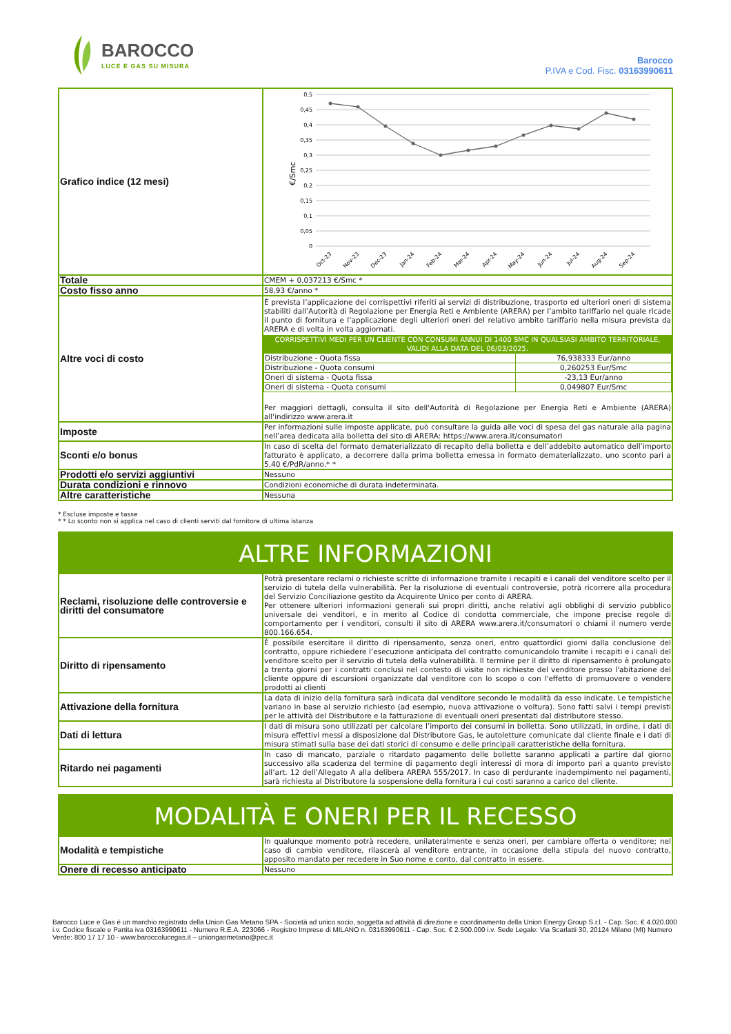BAROCCO
LUCE E GAS SU MISURA
Barocco
P.IVA e Cod. Fisc. 03163990611
| Grafico indice (12 mesi) | €/Smc 0,5 0,45 0,4 0,35 0,3 0,25 0,2 0,15 0,1 0,05 0 Oct-23 Nov-23 Dec-23 Jan-24 Feb-24 Mar-24 Apr-24 May-24 Jun-24 Jul-24 Aug-24 Sep-24 |
| Totale | CMEM + 0,037213 €/Smc * |
| Costo fisso anno | 58,93 €/anno * |
| Altre voci di costo | È prevista l’applicazione dei corrispettivi riferiti ai servizi di distribuzione, trasporto ed ulteriori oneri di sistema stabiliti dall’Autorità di Regolazione per Energia Reti e Ambiente (ARERA) per l’ambito tariffario nel quale ricade il punto di fornitura e l’applicazione degli ulteriori oneri del relativo ambito tariffario nella misura prevista da ARERA e di volta in volta aggiornati. CORRISPETTIVI MEDI PER UN CLIENTE CON CONSUMI ANNUI DI 1400 SMC IN QUALSIASI AMBITO TERRITORIALE, VALIDI ALLA DATA DEL 06/03/2025. / Distribuzione - Quota fissa / 76,938333 Eur/anno / / Distribuzione - Quota consumi / 0,260253 Eur/Smc / / Oneri di sistema - Quota fissa / -23,13 Eur/anno / / Oneri di sistema - Quota consumi / 0,049807 Eur/Smc / Per maggiori dettagli, consulta il sito dell'Autorità di Regolazione per Energia Reti e Ambiente (ARERA) all'indirizzo www.arera.it |
| Imposte | Per informazioni sulle imposte applicate, può consultare la guida alle voci di spesa del gas naturale alla pagina nell’area dedicata alla bolletta del sito di ARERA: https://www.arera.it/consumatori |
| Sconti e/o bonus | In caso di scelta del formato dematerializzato di recapito della bolletta e dell’addebito automatico dell’importo fatturato è applicato, a decorrere dalla prima bolletta emessa in formato dematerializzato, uno sconto pari a 5,40 €/PdR/anno.* * |
| Prodotti e/o servizi aggiuntivi | Nessuno |
| Durata condizioni e rinnovo | Condizioni economiche di durata indeterminata. |
| Altre caratteristiche | Nessuna |
* Escluse imposte e tasse
* * Lo sconto non si applica nel caso di clienti serviti dal fornitore di ultima istanza
ALTRE INFORMAZIONI
| Reclami, risoluzione delle controversie e diritti del consumatore | Potrà presentare reclami o richieste scritte di informazione tramite i recapiti e i canali del venditore scelto per il servizio di tutela della vulnerabilità. Per la risoluzione di eventuali controversie, potrà ricorrere alla procedura del Servizio Conciliazione gestito da Acquirente Unico per conto di ARERA. Per ottenere ulteriori informazioni generali sui propri diritti, anche relativi agli obblighi di servizio pubblico universale dei venditori, e in merito al Codice di condotta commerciale, che impone precise regole di comportamento per i venditori, consulti il sito di ARERA www.arera.it/consumatori o chiami il numero verde 800.166.654. |
| Diritto di ripensamento | È possibile esercitare il diritto di ripensamento, senza oneri, entro quattordici giorni dalla conclusione del contratto, oppure richiedere l’esecuzione anticipata del contratto comunicandolo tramite i recapiti e i canali del venditore scelto per il servizio di tutela della vulnerabilità. Il termine per il diritto di ripensamento è prolungato a trenta giorni per i contratti conclusi nel contesto di visite non richieste del venditore presso l'abitazione del cliente oppure di escursioni organizzate dal venditore con lo scopo o con l'effetto di promuovere o vendere prodotti ai clienti |
| Attivazione della fornitura | La data di inizio della fornitura sarà indicata dal venditore secondo le modalità da esso indicate. Le tempistiche variano in base al servizio richiesto (ad esempio, nuova attivazione o voltura). Sono fatti salvi i tempi previsti per le attività del Distributore e la fatturazione di eventuali oneri presentati dal distributore stesso. |
| Dati di lettura | I dati di misura sono utilizzati per calcolare l’importo dei consumi in bolletta. Sono utilizzati, in ordine, i dati di misura effettivi messi a disposizione dal Distributore Gas, le autoletture comunicate dal cliente finale e i dati di misura stimati sulla base dei dati storici di consumo e delle principali caratteristiche della fornitura. |
| Ritardo nei pagamenti | In caso di mancato, parziale o ritardato pagamento delle bollette saranno applicati a partire dal giorno successivo alla scadenza del termine di pagamento degli interessi di mora di importo pari a quanto previsto all’art. 12 dell’Allegato A alla delibera ARERA 555/2017. In caso di perdurante inadempimento nei pagamenti, sarà richiesta al Distributore la sospensione della fornitura i cui costi saranno a carico del cliente. |
MODALITÀ E ONERI PER IL RECESSO
| Modalità e tempistiche | In qualunque momento potrà recedere, unilateralmente e senza oneri, per cambiare offerta o venditore; nel caso di cambio venditore, rilascerà al venditore entrante, in occasione della stipula del nuovo contratto, apposito mandato per recedere in Suo nome e conto, dal contratto in essere. |
| Onere di recesso anticipato | Nessuno |
Barocco Luce e Gas è un marchio registrato della Union Gas Metano SPA - Società ad unico socio, soggetta ad attività di direzione e coordinamento della Union Energy Group S.r.l. - Cap. Soc. € 4.020.000 i.v. Codice fiscale e Partita iva 03163990611 - Numero R.E.A. 223066 - Registro Imprese di MILANO n. 03163990611 - Cap. Soc. € 2.500.000 i.v. Sede Legale: Via Scarlatti 30, 20124 Milano (MI) Numero Verde: 800 17 17 10 - www.baroccolucegas.it – uniongasmetano@pec.it